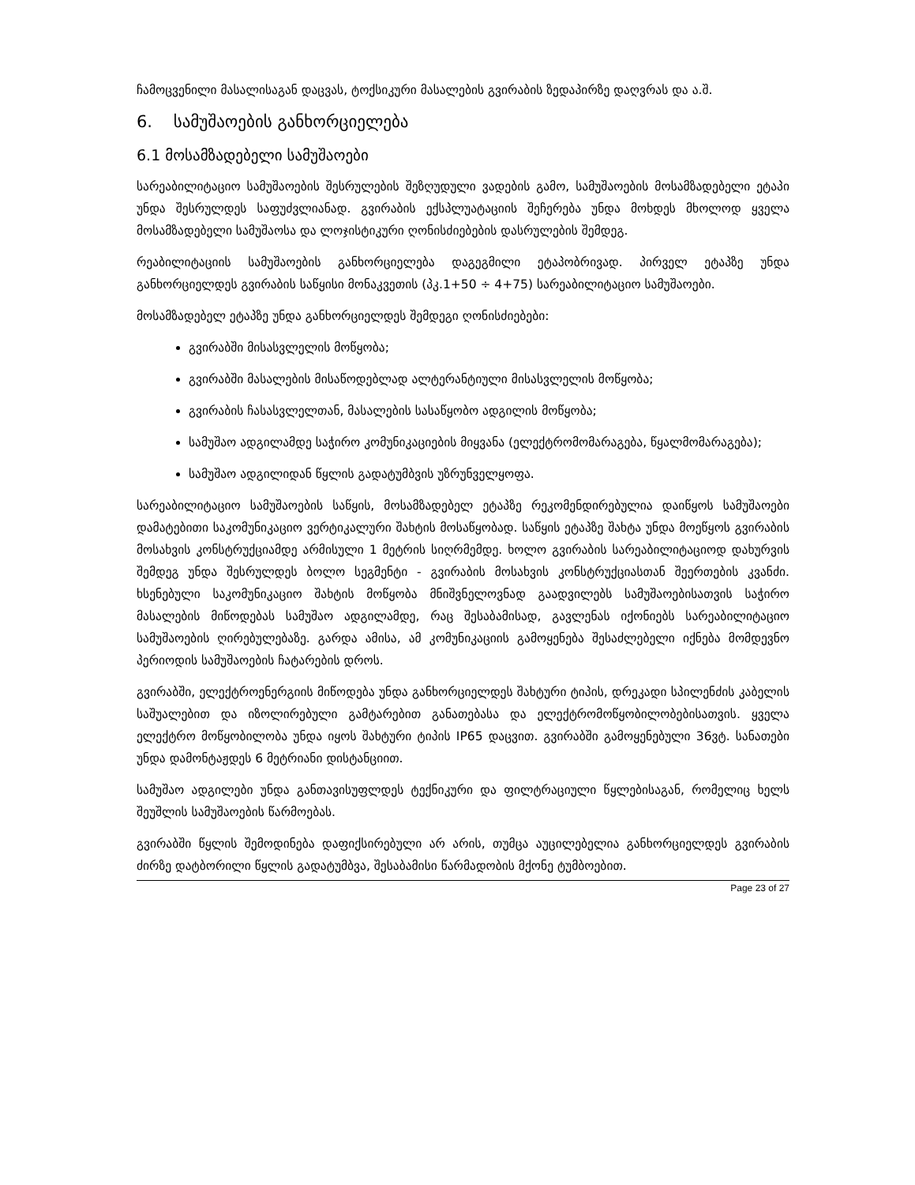ჩამოცვენილი მასალისაგან დაცვას, ტოქსიკური მასალების გვირაბის ზედაპირზე დაღვრას და ა.შ.
6. სამუშაოების განხორციელება
6.1 მოსამზადებელი სამუშაოები
სარეაბილიტაციო სამუშაოების შესრულების შეზღუდული ვადების გამო, სამუშაოების მოსამზადებელი ეტაპი უნდა შესრულდეს საფუძვლიანად. გვირაბის ექსპლუატაციის შეჩერება უნდა მოხდეს მხოლოდ ყველა მოსამზადებელი სამუშაოსა და ლოჯისტიკური ღონისძიებების დასრულების შემდეგ.
რეაბილიტაციის სამუშაოების განხორციელება დაგეგმილი ეტაპობრივად. პირველ ეტაპზე უნდა განხორციელდეს გვირაბის საწყისი მონაკვეთის (პკ.1+50 ÷ 4+75) სარეაბილიტაციო სამუშაოები.
მოსამზადებელ ეტაპზე უნდა განხორციელდეს შემდეგი ღონისძიებები:
გვირაბში მისასვლელის მოწყობა;
გვირაბში მასალების მისაწოდებლად ალტერანტიული მისასვლელის მოწყობა;
გვირაბის ჩასასვლელთან, მასალების სასაწყობო ადგილის მოწყობა;
სამუშაო ადგილამდე საჭირო კომუნიკაციების მიყვანა (ელექტრომომარაგება, წყალმომარაგება);
სამუშაო ადგილიდან წყლის გადატუმბვის უზრუნველყოფა.
სარეაბილიტაციო სამუშაოების საწყის, მოსამზადებელ ეტაპზე რეკომენდირებულია დაიწყოს სამუშაოები დამატებითი საკომუნიკაციო ვერტიკალური შახტის მოსაწყობად. საწყის ეტაპზე შახტა უნდა მოეწყოს გვირაბის მოსახვის კონსტრუქციამდე არმისული 1 მეტრის სიღრმემდე. ხოლო გვირაბის სარეაბილიტაციოდ დახურვის შემდეგ უნდა შესრულდეს ბოლო სეგმენტი - გვირაბის მოსახვის კონსტრუქციასთან შეერთების კვანძი. ხსენებული საკომუნიკაციო შახტის მოწყობა მნიშვნელოვნად გაადვილებს სამუშაოებისათვის საჭირო მასალების მიწოდებას სამუშაო ადგილამდე, რაც შესაბამისად, გავლენას იქონიებს სარეაბილიტაციო სამუშაოების ღირებულებაზე. გარდა ამისა, ამ კომუნიკაციის გამოყენება შესაძლებელი იქნება მომდევნო პერიოდის სამუშაოების ჩატარების დროს.
გვირაბში, ელექტროენერგიის მიწოდება უნდა განხორციელდეს შახტური ტიპის, დრეკადი სპილენძის კაბელის საშუალებით და იზოლირებული გამტარებით განათებასა და ელექტრომოწყობილობებისათვის. ყველა ელექტრო მოწყობილობა უნდა იყოს შახტური ტიპის IP65 დაცვით. გვირაბში გამოყენებული 36ვტ. სანათები უნდა დამონტაჟდეს 6 მეტრიანი დისტანციით.
სამუშაო ადგილები უნდა განთავისუფლდეს ტექნიკური და ფილტრაციული წყლებისაგან, რომელიც ხელს შეუშლის სამუშაოების წარმოებას.
გვირაბში წყლის შემოდინება დაფიქსირებული არ არის, თუმცა აუცილებელია განხორციელდეს გვირაბის ძირზე დატბორილი წყლის გადატუმბვა, შესაბამისი წარმადობის მქონე ტუმბოებით.
Page 23 of 27